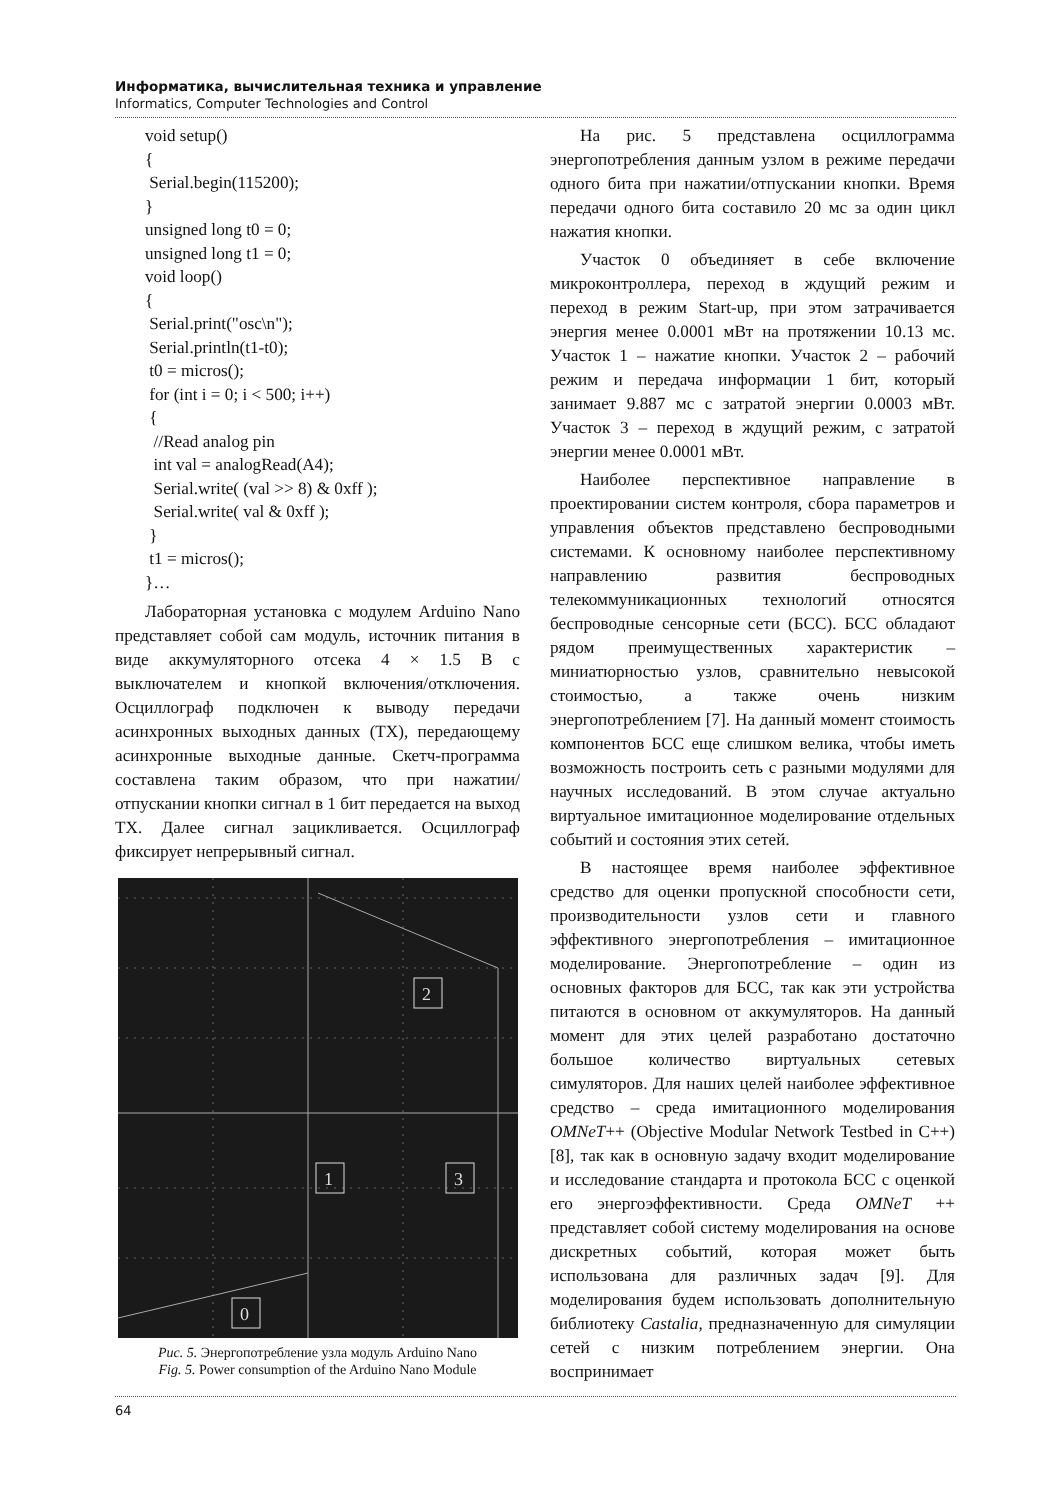Информатика, вычислительная техника и управление
Informatics, Computer Technologies and Control
void setup()
{
 Serial.begin(115200);
}
unsigned long t0 = 0;
unsigned long t1 = 0;
void loop()
{
 Serial.print("osc\n");
 Serial.println(t1-t0);
 t0 = micros();
 for (int i = 0; i < 500; i++)
 {
  //Read analog pin
  int val = analogRead(A4);
  Serial.write( (val >> 8) & 0xff );
  Serial.write( val & 0xff );
 }
 t1 = micros();
}…
Лабораторная установка с модулем Arduino Nano представляет собой сам модуль, источник питания в виде аккумуляторного отсека 4 × 1.5 В с выключателем и кнопкой включения/отключения. Осциллограф подключен к выводу передачи асинхронных выходных данных (TX), передающему асинхронные выходные данные. Скетч-программа составлена таким образом, что при нажатии/отпускании кнопки сигнал в 1 бит передается на выход TX. Далее сигнал зацикливается. Осциллограф фиксирует непрерывный сигнал.
2
1
3
0
Рис. 5. Энергопотребление узла модуль Arduino Nano
Fig. 5. Power consumption of the Arduino Nano Module
На рис. 5 представлена осциллограмма энергопотребления данным узлом в режиме передачи одного бита при нажатии/отпускании кнопки. Время передачи одного бита составило 20 мс за один цикл нажатия кнопки.
Участок 0 объединяет в себе включение микроконтроллера, переход в ждущий режим и переход в режим Start-up, при этом затрачивается энергия менее 0.0001 мВт на протяжении 10.13 мс. Участок 1 – нажатие кнопки. Участок 2 – рабочий режим и передача информации 1 бит, который занимает 9.887 мс с затратой энергии 0.0003 мВт. Участок 3 – переход в ждущий режим, с затратой энергии менее 0.0001 мВт.
Наиболее перспективное направление в проектировании систем контроля, сбора параметров и управления объектов представлено беспроводными системами. К основному наиболее перспективному направлению развития беспроводных телекоммуникационных технологий относятся беспроводные сенсорные сети (БСС). БСС обладают рядом преимущественных характеристик – миниатюрностью узлов, сравнительно невысокой стоимостью, а также очень низким энергопотреблением [7]. На данный момент стоимость компонентов БСС еще слишком велика, чтобы иметь возможность построить сеть с разными модулями для научных исследований. В этом случае актуально виртуальное имитационное моделирование отдельных событий и состояния этих сетей.
В настоящее время наиболее эффективное средство для оценки пропускной способности сети, производительности узлов сети и главного эффективного энергопотребления – имитационное моделирование. Энергопотребление – один из основных факторов для БСС, так как эти устройства питаются в основном от аккумуляторов. На данный момент для этих целей разработано достаточно большое количество виртуальных сетевых симуляторов. Для наших целей наиболее эффективное средство – среда имитационного моделирования OMNeT++ (Objective Modular Network Testbed in C++) [8], так как в основную задачу входит моделирование и исследование стандарта и протокола БСС с оценкой его энергоэффективности. Среда OMNeT ++ представляет собой систему моделирования на основе дискретных событий, которая может быть использована для различных задач [9]. Для моделирования будем использовать дополнительную библиотеку Castalia, предназначенную для симуляции сетей с низким потреблением энергии. Она воспринимает
64